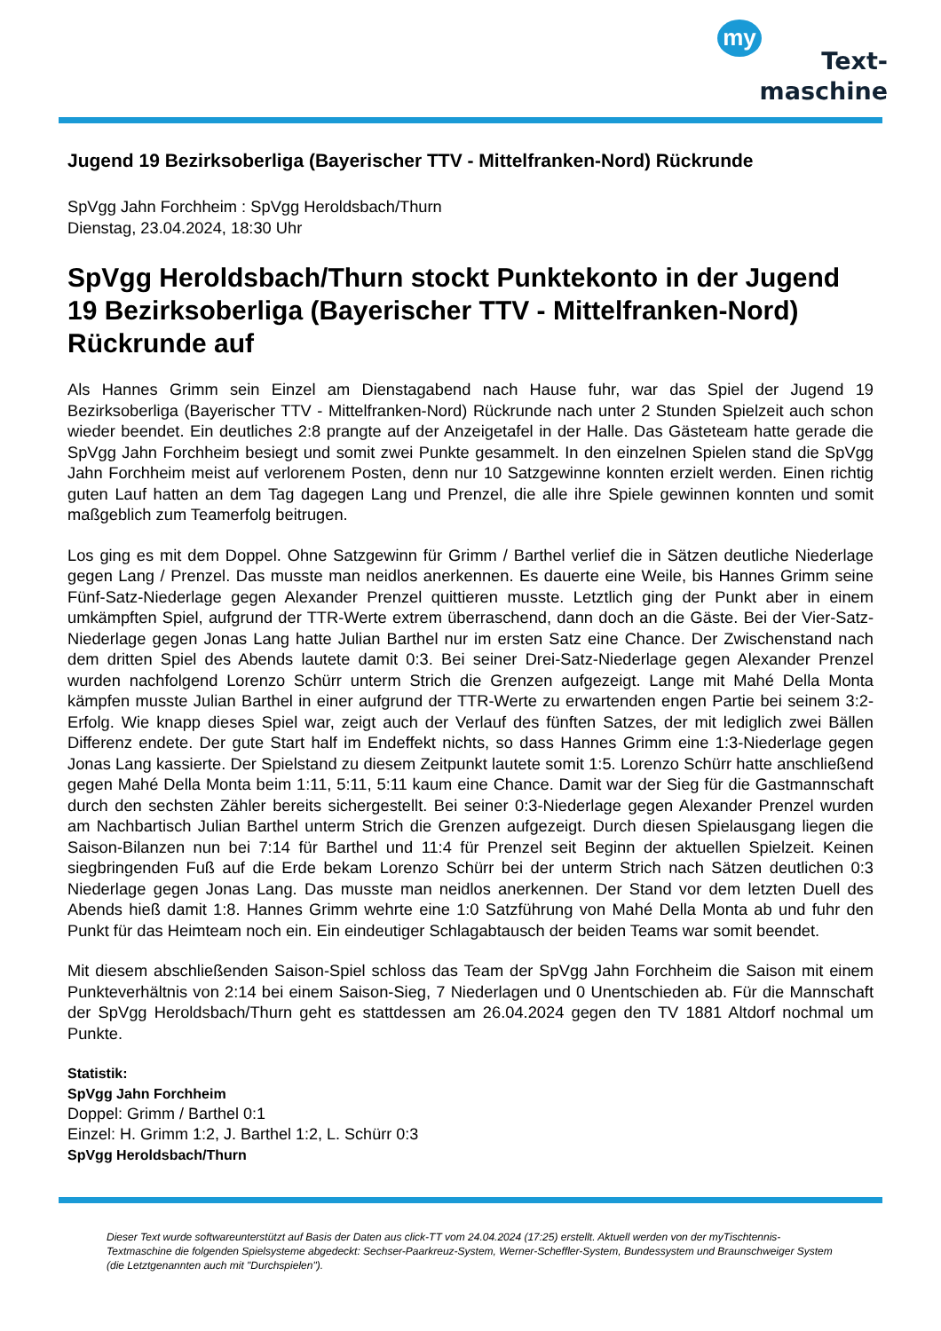my
Text-
maschine
Jugend 19 Bezirksoberliga (Bayerischer TTV - Mittelfranken-Nord) Rückrunde
SpVgg Jahn Forchheim : SpVgg Heroldsbach/Thurn
Dienstag, 23.04.2024, 18:30 Uhr
SpVgg Heroldsbach/Thurn stockt Punktekonto in der Jugend 19 Bezirksoberliga (Bayerischer TTV - Mittelfranken-Nord) Rückrunde auf
Als Hannes Grimm sein Einzel am Dienstagabend nach Hause fuhr, war das Spiel der Jugend 19 Bezirksoberliga (Bayerischer TTV - Mittelfranken-Nord) Rückrunde nach unter 2 Stunden Spielzeit auch schon wieder beendet. Ein deutliches 2:8 prangte auf der Anzeigetafel in der Halle. Das Gästeteam hatte gerade die SpVgg Jahn Forchheim besiegt und somit zwei Punkte gesammelt. In den einzelnen Spielen stand die SpVgg Jahn Forchheim meist auf verlorenem Posten, denn nur 10 Satzgewinne konnten erzielt werden. Einen richtig guten Lauf hatten an dem Tag dagegen Lang und Prenzel, die alle ihre Spiele gewinnen konnten und somit maßgeblich zum Teamerfolg beitrugen.
Los ging es mit dem Doppel. Ohne Satzgewinn für Grimm / Barthel verlief die in Sätzen deutliche Niederlage gegen Lang / Prenzel. Das musste man neidlos anerkennen. Es dauerte eine Weile, bis Hannes Grimm seine Fünf-Satz-Niederlage gegen Alexander Prenzel quittieren musste. Letztlich ging der Punkt aber in einem umkämpften Spiel, aufgrund der TTR-Werte extrem überraschend, dann doch an die Gäste. Bei der Vier-Satz-Niederlage gegen Jonas Lang hatte Julian Barthel nur im ersten Satz eine Chance. Der Zwischenstand nach dem dritten Spiel des Abends lautete damit 0:3. Bei seiner Drei-Satz-Niederlage gegen Alexander Prenzel wurden nachfolgend Lorenzo Schürr unterm Strich die Grenzen aufgezeigt. Lange mit Mahé Della Monta kämpfen musste Julian Barthel in einer aufgrund der TTR-Werte zu erwartenden engen Partie bei seinem 3:2-Erfolg. Wie knapp dieses Spiel war, zeigt auch der Verlauf des fünften Satzes, der mit lediglich zwei Bällen Differenz endete. Der gute Start half im Endeffekt nichts, so dass Hannes Grimm eine 1:3-Niederlage gegen Jonas Lang kassierte. Der Spielstand zu diesem Zeitpunkt lautete somit 1:5. Lorenzo Schürr hatte anschließend gegen Mahé Della Monta beim 1:11, 5:11, 5:11 kaum eine Chance. Damit war der Sieg für die Gastmannschaft durch den sechsten Zähler bereits sichergestellt. Bei seiner 0:3-Niederlage gegen Alexander Prenzel wurden am Nachbartisch Julian Barthel unterm Strich die Grenzen aufgezeigt. Durch diesen Spielausgang liegen die Saison-Bilanzen nun bei 7:14 für Barthel und 11:4 für Prenzel seit Beginn der aktuellen Spielzeit. Keinen siegbringenden Fuß auf die Erde bekam Lorenzo Schürr bei der unterm Strich nach Sätzen deutlichen 0:3 Niederlage gegen Jonas Lang. Das musste man neidlos anerkennen. Der Stand vor dem letzten Duell des Abends hieß damit 1:8. Hannes Grimm wehrte eine 1:0 Satzführung von Mahé Della Monta ab und fuhr den Punkt für das Heimteam noch ein. Ein eindeutiger Schlagabtausch der beiden Teams war somit beendet.
Mit diesem abschließenden Saison-Spiel schloss das Team der SpVgg Jahn Forchheim die Saison mit einem Punkteverhältnis von 2:14 bei einem Saison-Sieg, 7 Niederlagen und 0 Unentschieden ab. Für die Mannschaft der SpVgg Heroldsbach/Thurn geht es stattdessen am 26.04.2024 gegen den TV 1881 Altdorf nochmal um Punkte.
Statistik:
SpVgg Jahn Forchheim
Doppel: Grimm / Barthel 0:1
Einzel: H. Grimm 1:2, J. Barthel 1:2, L. Schürr 0:3
SpVgg Heroldsbach/Thurn
Dieser Text wurde softwareunterstützt auf Basis der Daten aus click-TT vom 24.04.2024 (17:25) erstellt. Aktuell werden von der myTischtennis-Textmaschine die folgenden Spielsysteme abgedeckt: Sechser-Paarkreuz-System, Werner-Scheffler-System, Bundessystem und Braunschweiger System (die Letztgenannten auch mit "Durchspielen").